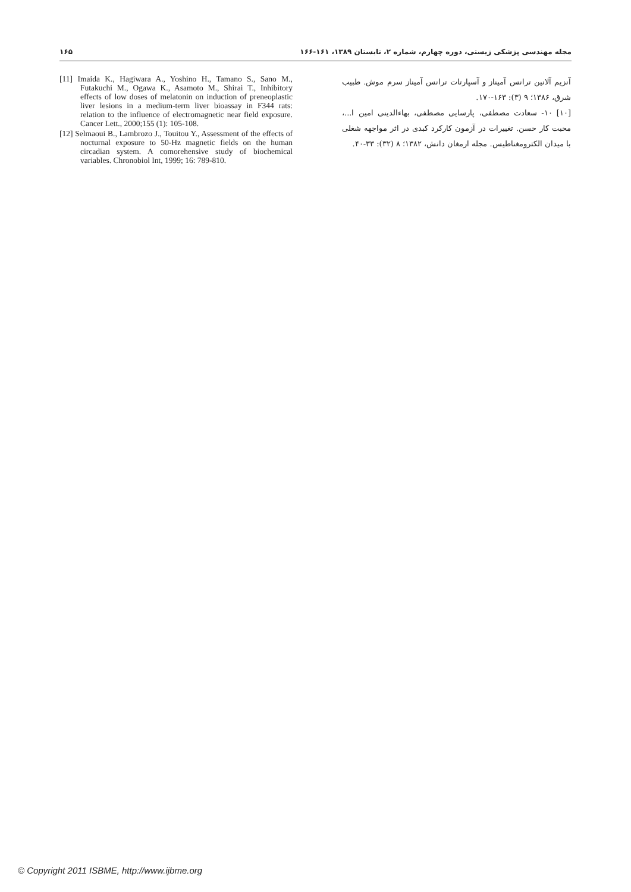۱۶۵ مجله مهندسی پزشکی زیستی، دوره چهارم، شماره ۲، تابستان ۱۳۸۹، ۱۶۱-۱۶۶
[11] Imaida K., Hagiwara A., Yoshino H., Tamano S., Sano M., Futakuchi M., Ogawa K., Asamoto M., Shirai T., Inhibitory effects of low doses of melatonin on induction of preneoplastic liver lesions in a medium-term liver bioassay in F344 rats: relation to the influence of electromagnetic near field exposure. Cancer Lett., 2000;155 (1): 105-108.
[12] Selmaoui B., Lambrozo J., Touitou Y., Assessment of the effects of nocturnal exposure to 50-Hz magnetic fields on the human circadian system. A comorehensive study of biochemical variables. Chronobiol Int, 1999; 16: 789-810.
آنزیم آلانین ترانس آمیناز و آسپارتات ترانس آمیناز سرم موش. طبیب شرق، ۱۳۸۶؛ ۹ (۳): ۱۶۳-۱۷۰.
[۱۰] ۱۰- سعادت مصطفی، پارسایی مصطفی، بهاءالدینی امین ا...، محبت کار حسن. تغییرات در آزمون کارکرد کبدی در اثر مواجهه شغلی با میدان الکترومغناطیس. مجله ارمغان دانش، ۱۳۸۲؛ ۸ (۳۲): ۳۳-۴۰.
© Copyright 2011 ISBME, http://www.ijbme.org